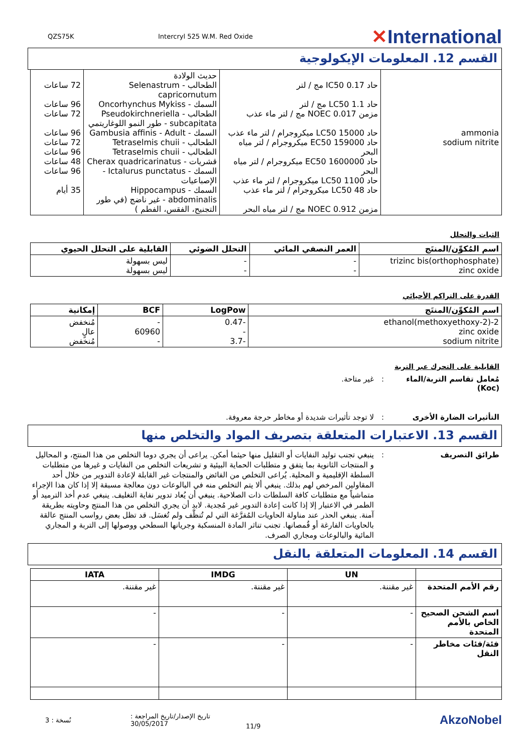QZS75K Intercryl 525 W.M. Red Oxide ✕International
القسم 12. المعلومات الإيكولوجية
| ammonia sodium nitrite | حاد IC50 0.17 مج / لتر حاد LC50 1.1 مج / لتر مزمن NOEC 0.017 مج / لتر ماء عذب حاد LC50 15000 ميكروجرام / لتر ماء عذب حاد EC50 159000 ميكروجرام / لتر مياه البحر حاد EC50 1600000 ميكروجرام / لتر مياه البحر حاد LC50 1100 ميكروجرام / لتر ماء عذب حاد LC50 48 ميكروجرام / لتر ماء عذب مزمن NOEC 0.912 مج / لتر مياه البحر | حديث الولادة الطحالب - Selenastrum capricornutum السمك - Oncorhynchus Mykiss الطحالب - Pseudokirchneriella subcapitata - طور النمو اللوغاريتمي السمك - Gambusia affinis - Adult الطحالب - Tetraselmis chuii الطحالب - Tetraselmis chuii قشريات - Cherax quadricarinatus السمك - Ictalurus punctatus - الإصباعيات السمك - Hippocampus abdominalis - غير ناضج (في طور التجنيح، الفقس، الفطم ) | 72 ساعات 96 ساعات 72 ساعات 96 ساعات 72 ساعات 96 ساعات 48 ساعات 96 ساعات 35 أيام |
الثبات والتحلل
| اسم المُكوِّن/المنتَج | العمر النصفي المائي | التحلل الضوئي | القابلية على التحلل الحيوي |
| --- | --- | --- | --- |
| trizinc bis(orthophosphate) zinc oxide | - - | - - | ليس بسهولة ليس بسهولة |
القدرة على التراكم الأحيائي
| اسم المُكوِّن/المنتَج | LogPow | BCF | إمكانية |
| --- | --- | --- | --- |
| 2-(2-methoxyethoxy)ethanol zinc oxide sodium nitrite | -0.47 - -3.7 | - 60960 - | مُنخفض عالٍ مُنخفض |
القابلية على التحرك عبر التربة
مُعامل تقاسم التربة/الماء (Koc): غير متاحة.
التأثيرات الضارة الأخرى: لا توجد تأثيرات شديدة أو مخاطر حرجة معروفة.
القسم 13. الاعتبارات المتعلقة بتصريف المواد والتخلص منها
طرائق التصريف: ينبغي تجنب توليد النفايات أو التقليل منها حيثما أمكن. يراعى أن يجري دوما التخلص من هذا المنتج، و المحاليل و المنتجات الثانوية بما يتفق و متطلبات الحماية البيئية و تشريعات التخلص من النفايات و غيرها من متطلبات السلطة الإقليمية و المحلية. يُراعى التخلص من الفائض والمنتجات غير القابلة لإعادة التدوير من خلال أحد المقاولين المرخص لهم بذلك. ينبغي ألا يتم التخلص منه في البالوعات دون معالجة مسبقة إلا إذا كان هذا الإجراء متماشياً مع متطلبات كافة السلطات ذات الصلاحية. ينبغي أن يُعاد تدوير نفاية التغليف. ينبغي عدم أخذ الترميد أو الطمر في الاعتبار إلا إذا كانت إعادة التدوير غير مُجدية. لابد أن يجري التخلص من هذا المنتج وحاويته بطريقة آمنة. ينبغي الحذر عند مناولة الحاويات المُفرَّغة التي لم تُنظَّف ولم تُغسَل. قد تظل بعض رواسب المنتج عالقة بالحاويات الفارغة أو قُمصانها. تجنب تناثر المادة المنسكبة وجريانها السطحي ووصولها إلى التربة و المجاري المائية والبالوعات ومجاري الصرف.
القسم 14. المعلومات المتعلقة بالنقل
| | UN | IMDG | IATA |
| --- | --- | --- | --- |
| رقم الأمم المتحدة | غير مقننة. | غير مقننة. | غير مقننة. |
| اسم الشحن الصحيح الخاص بالأمم المتحدة | - | - | - |
| فئة/فئات مخاطر النقل | - | - | - |
نُسخة : 3 تاريخ الإصدار/تاريخ المراجعة : 30/05/2017 11/9 AkzoNobel